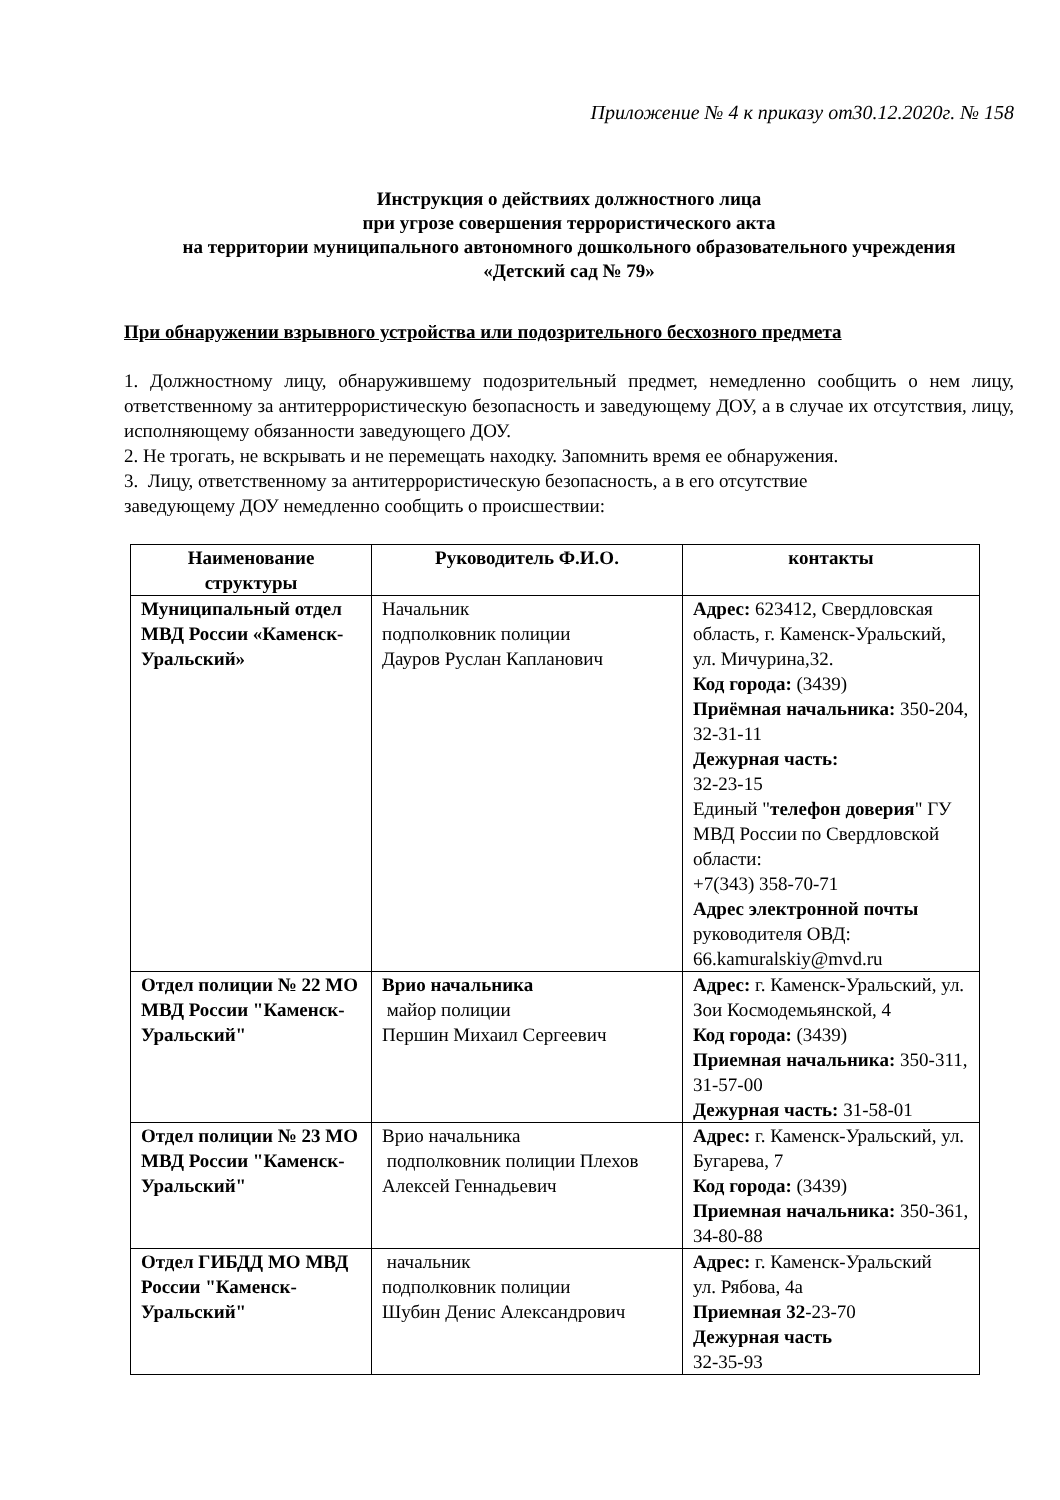Приложение № 4 к приказу от30.12.2020г. № 158
Инструкция о действиях должностного лица
при угрозе совершения террористического акта
на территории муниципального автономного дошкольного образовательного учреждения
«Детский сад № 79»
При обнаружении взрывного устройства или подозрительного бесхозного предмета
1. Должностному лицу, обнаружившему подозрительный предмет, немедленно сообщить о нем лицу, ответственному за антитеррористическую безопасность и заведующему ДОУ, а в случае их отсутствия, лицу, исполняющему обязанности заведующего ДОУ.
2. Не трогать, не вскрывать и не перемещать находку. Запомнить время ее обнаружения.
3. Лицу, ответственному за антитеррористическую безопасность, а в его отсутствие
заведующему ДОУ немедленно сообщить о происшествии:
| Наименование структуры | Руководитель Ф.И.О. | контакты |
| --- | --- | --- |
| Муниципальный отдел МВД России «Каменск-Уральский» | Начальник подполковник полиции Дауров Руслан Капланович | Адрес: 623412, Свердловская область, г. Каменск-Уральский, ул. Мичурина,32. Код города: (3439) Приёмная начальника: 350-204, 32-31-11 Дежурная часть: 32-23-15 Единый " телефон доверия " ГУ МВД России по Свердловской области: +7(343) 358-70-71 Адрес электронной почты руководителя ОВД: 66.kamuralskiy@mvd.ru |
| Отдел полиции № 22 МО МВД России "Каменск-Уральский" | Врио начальника майор полиции Першин Михаил Сергеевич | Адрес: г. Каменск-Уральский, ул. Зои Космодемьянской, 4 Код города: (3439) Приемная начальника: 350-311, 31-57-00 Дежурная часть: 31-58-01 |
| Отдел полиции № 23 МО МВД России "Каменск-Уральский" | Врио начальника подполковник полиции Плехов Алексей Геннадьевич | Адрес: г. Каменск-Уральский, ул. Бугарева, 7 Код города: (3439) Приемная начальника: 350-361, 34-80-88 |
| Отдел ГИБДД МО МВД России "Каменск-Уральский" | начальник подполковник полиции Шубин Денис Александрович | Адрес: г. Каменск-Уральский ул. Рябова, 4а Приемная 32 -23-70 Дежурная часть 32-35-93 |